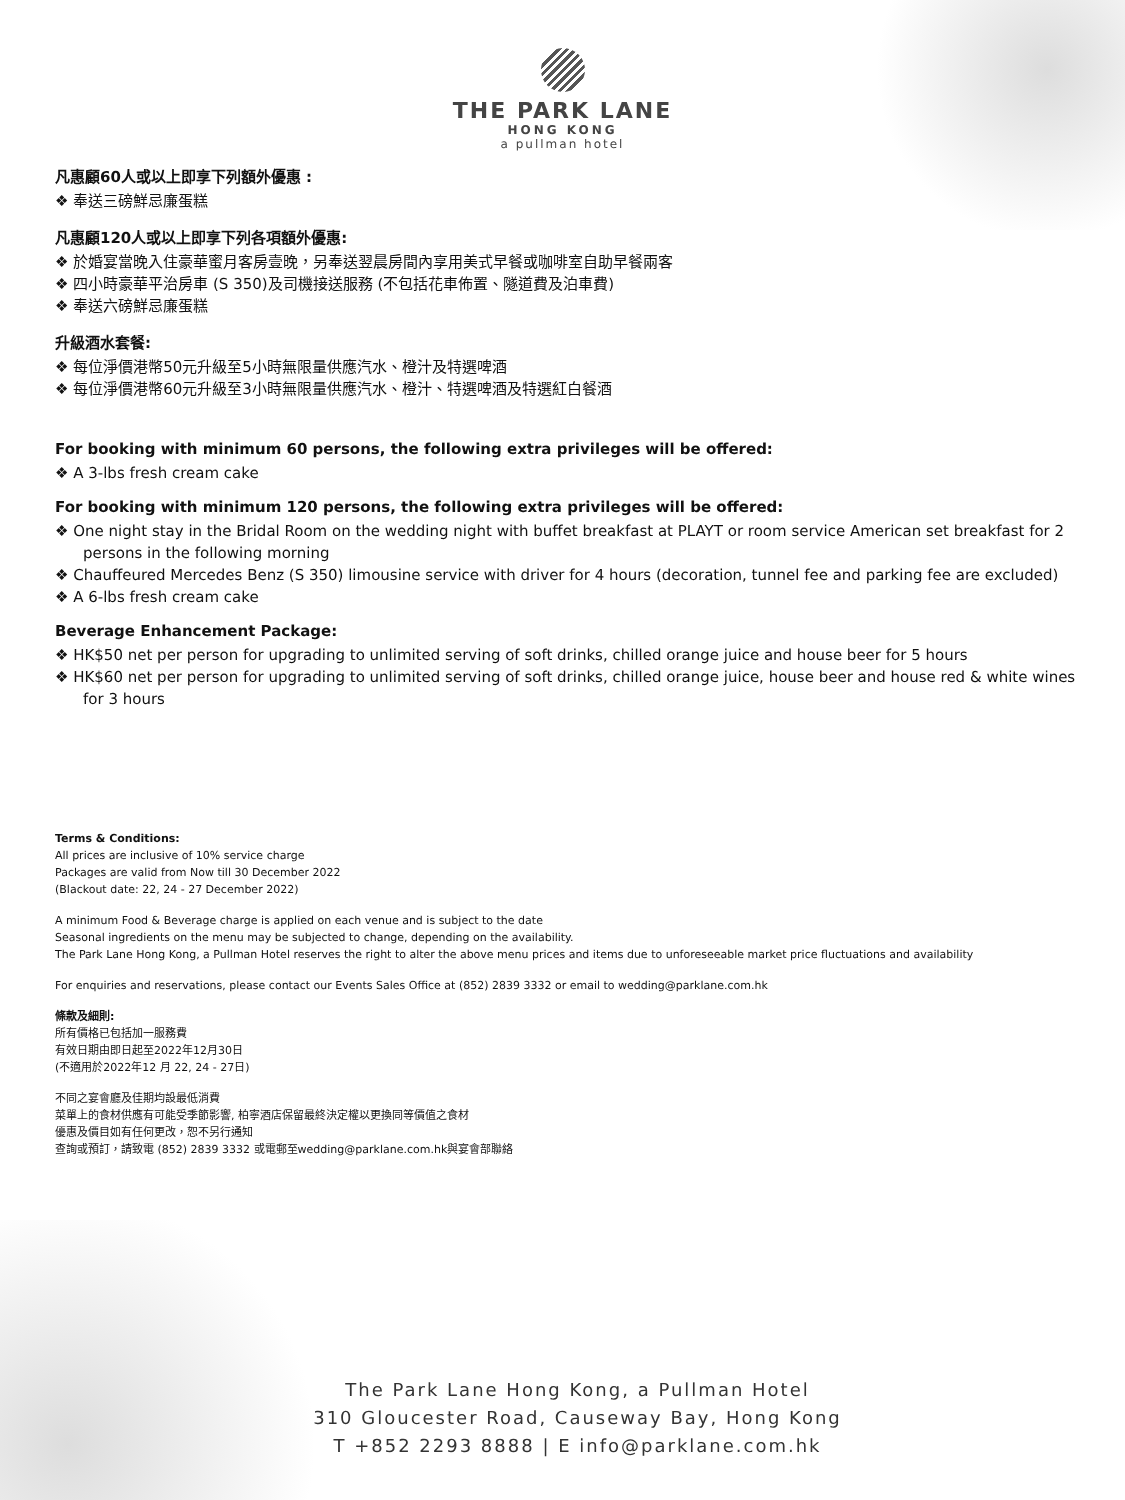THE PARK LANE
HONG KONG
a pullman hotel
凡惠顧60人或以上即享下列額外優惠 :
❖ 奉送三磅鮮忌廉蛋糕
凡惠顧120人或以上即享下列各項額外優惠:
❖ 於婚宴當晚入住豪華蜜月客房壹晚，另奉送翌晨房間內享用美式早餐或咖啡室自助早餐兩客
❖ 四小時豪華平治房車 (S 350)及司機接送服務 (不包括花車佈置、隧道費及泊車費)
❖ 奉送六磅鮮忌廉蛋糕
升級酒水套餐:
❖ 每位淨價港幣50元升級至5小時無限量供應汽水、橙汁及特選啤酒
❖ 每位淨價港幣60元升級至3小時無限量供應汽水、橙汁、特選啤酒及特選紅白餐酒
For booking with minimum 60 persons, the following extra privileges will be offered:
❖ A 3-lbs fresh cream cake
For booking with minimum 120 persons, the following extra privileges will be offered:
❖ One night stay in the Bridal Room on the wedding night with buffet breakfast at PLAYT or room service American set breakfast for 2 persons in the following morning
❖ Chauffeured Mercedes Benz (S 350) limousine service with driver for 4 hours (decoration, tunnel fee and parking fee are excluded)
❖ A 6-lbs fresh cream cake
Beverage Enhancement Package:
❖ HK$50 net per person for upgrading to unlimited serving of soft drinks, chilled orange juice and house beer for 5 hours
❖ HK$60 net per person for upgrading to unlimited serving of soft drinks, chilled orange juice, house beer and house red & white wines for 3 hours
Terms & Conditions:
All prices are inclusive of 10% service charge
Packages are valid from Now till 30 December 2022
(Blackout date: 22, 24 - 27 December 2022)
A minimum Food & Beverage charge is applied on each venue and is subject to the date
Seasonal ingredients on the menu may be subjected to change, depending on the availability.
The Park Lane Hong Kong, a Pullman Hotel reserves the right to alter the above menu prices and items due to unforeseeable market price fluctuations and availability
For enquiries and reservations, please contact our Events Sales Office at (852) 2839 3332 or email to wedding@parklane.com.hk
條款及細則:
所有價格已包括加一服務費
有效日期由即日起至2022年12月30日
(不適用於2022年12 月 22, 24 - 27日)
不同之宴會廳及佳期均設最低消費
菜單上的食材供應有可能受季節影響, 柏寧酒店保留最終決定權以更換同等價值之食材
優惠及價目如有任何更改，恕不另行通知
查詢或預訂，請致電 (852) 2839 3332 或電郵至wedding@parklane.com.hk與宴會部聯絡
The Park Lane Hong Kong, a Pullman Hotel
310 Gloucester Road, Causeway Bay, Hong Kong
T +852 2293 8888 | E info@parklane.com.hk